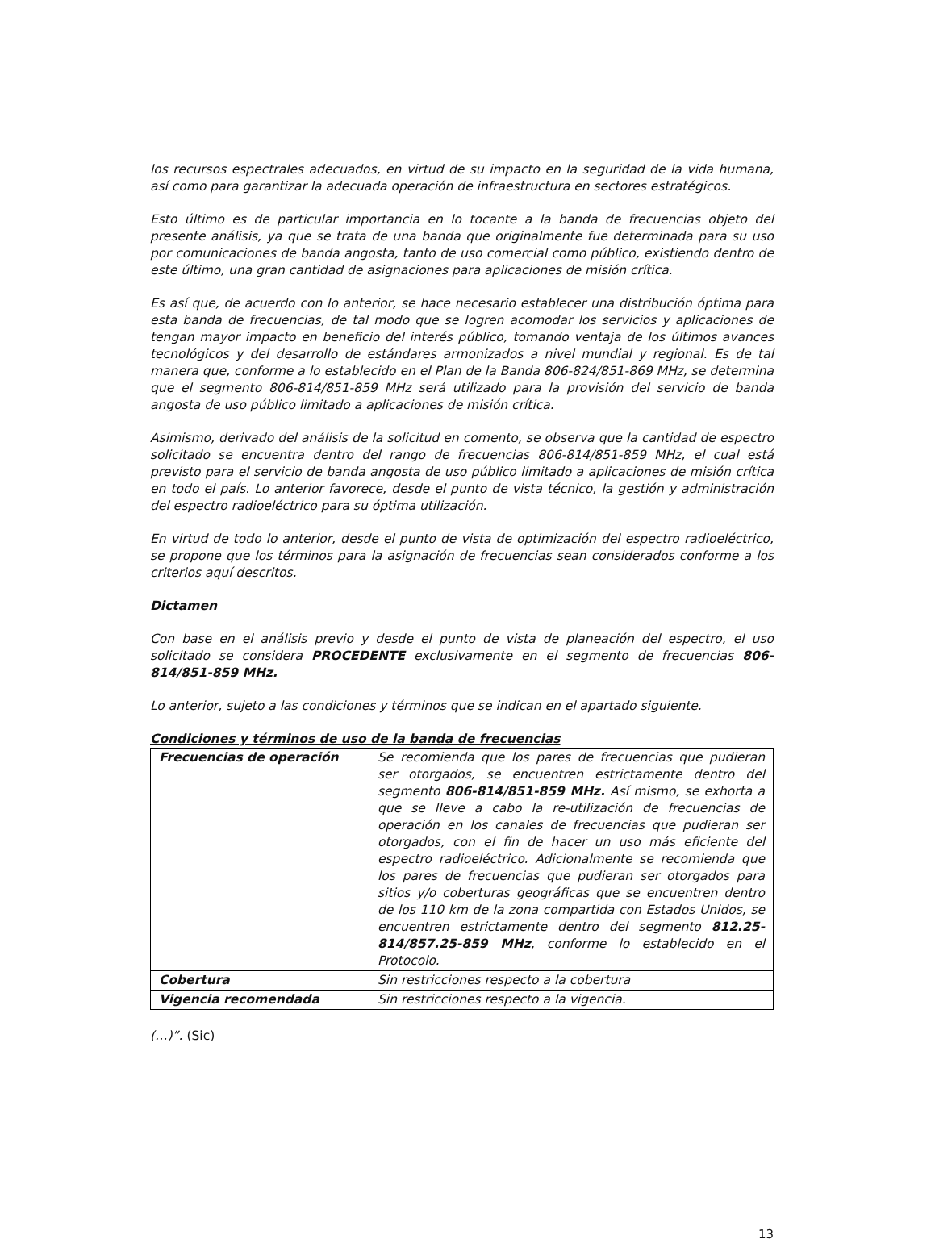los recursos espectrales adecuados, en virtud de su impacto en la seguridad de la vida humana, así como para garantizar la adecuada operación de infraestructura en sectores estratégicos.
Esto último es de particular importancia en lo tocante a la banda de frecuencias objeto del presente análisis, ya que se trata de una banda que originalmente fue determinada para su uso por comunicaciones de banda angosta, tanto de uso comercial como público, existiendo dentro de este último, una gran cantidad de asignaciones para aplicaciones de misión crítica.
Es así que, de acuerdo con lo anterior, se hace necesario establecer una distribución óptima para esta banda de frecuencias, de tal modo que se logren acomodar los servicios y aplicaciones de tengan mayor impacto en beneficio del interés público, tomando ventaja de los últimos avances tecnológicos y del desarrollo de estándares armonizados a nivel mundial y regional. Es de tal manera que, conforme a lo establecido en el Plan de la Banda 806-824/851-869 MHz, se determina que el segmento 806-814/851-859 MHz será utilizado para la provisión del servicio de banda angosta de uso público limitado a aplicaciones de misión crítica.
Asimismo, derivado del análisis de la solicitud en comento, se observa que la cantidad de espectro solicitado se encuentra dentro del rango de frecuencias 806-814/851-859 MHz, el cual está previsto para el servicio de banda angosta de uso público limitado a aplicaciones de misión crítica en todo el país. Lo anterior favorece, desde el punto de vista técnico, la gestión y administración del espectro radioeléctrico para su óptima utilización.
En virtud de todo lo anterior, desde el punto de vista de optimización del espectro radioeléctrico, se propone que los términos para la asignación de frecuencias sean considerados conforme a los criterios aquí descritos.
Dictamen
Con base en el análisis previo y desde el punto de vista de planeación del espectro, el uso solicitado se considera PROCEDENTE exclusivamente en el segmento de frecuencias 806-814/851-859 MHz.
Lo anterior, sujeto a las condiciones y términos que se indican en el apartado siguiente.
Condiciones y términos de uso de la banda de frecuencias
| Frecuencias de operación | Se recomienda que los pares de frecuencias que pudieran ser otorgados, se encuentren estrictamente dentro del segmento 806-814/851-859 MHz. Así mismo, se exhorta a que se lleve a cabo la re-utilización de frecuencias de operación en los canales de frecuencias que pudieran ser otorgados, con el fin de hacer un uso más eficiente del espectro radioeléctrico. Adicionalmente se recomienda que los pares de frecuencias que pudieran ser otorgados para sitios y/o coberturas geográficas que se encuentren dentro de los 110 km de la zona compartida con Estados Unidos, se encuentren estrictamente dentro del segmento 812.25-814/857.25-859 MHz , conforme lo establecido en el Protocolo. |
| Cobertura | Sin restricciones respecto a la cobertura |
| Vigencia recomendada | Sin restricciones respecto a la vigencia. |
(…)”. (Sic)
13